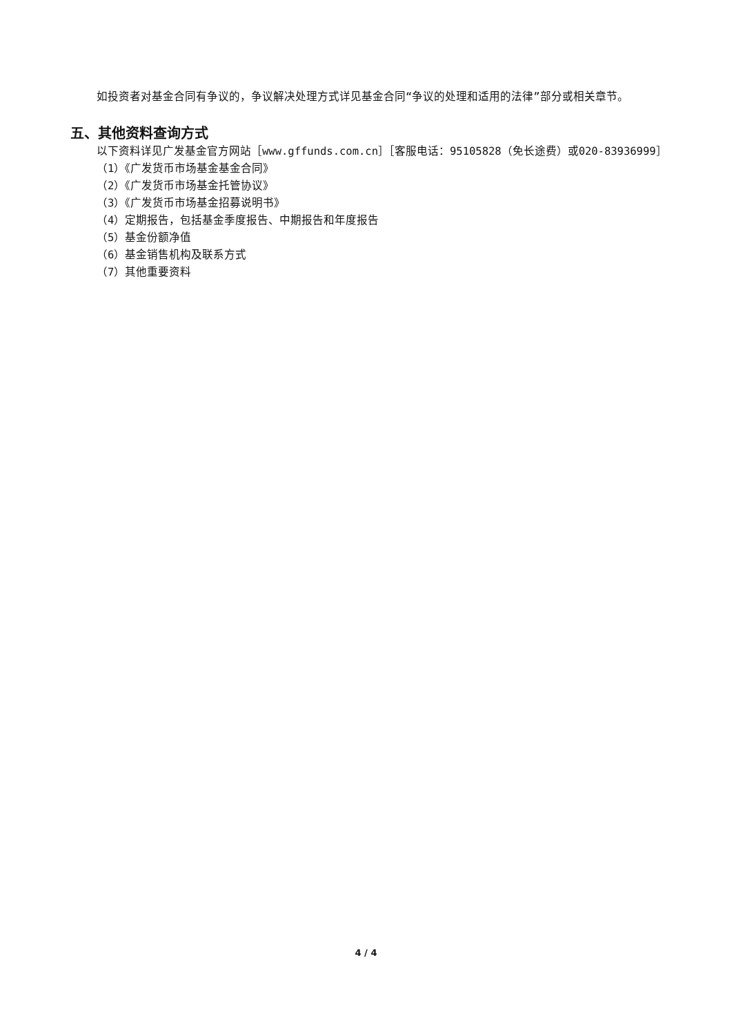如投资者对基金合同有争议的，争议解决处理方式详见基金合同“争议的处理和适用的法律”部分或相关章节。
五、其他资料查询方式
以下资料详见广发基金官方网站［www.gffunds.com.cn］［客服电话：95105828（免长途费）或020-83936999］
（1）《广发货币市场基金基金合同》
（2）《广发货币市场基金托管协议》
（3）《广发货币市场基金招募说明书》
（4）定期报告，包括基金季度报告、中期报告和年度报告
（5）基金份额净值
（6）基金销售机构及联系方式
（7）其他重要资料
4 / 4